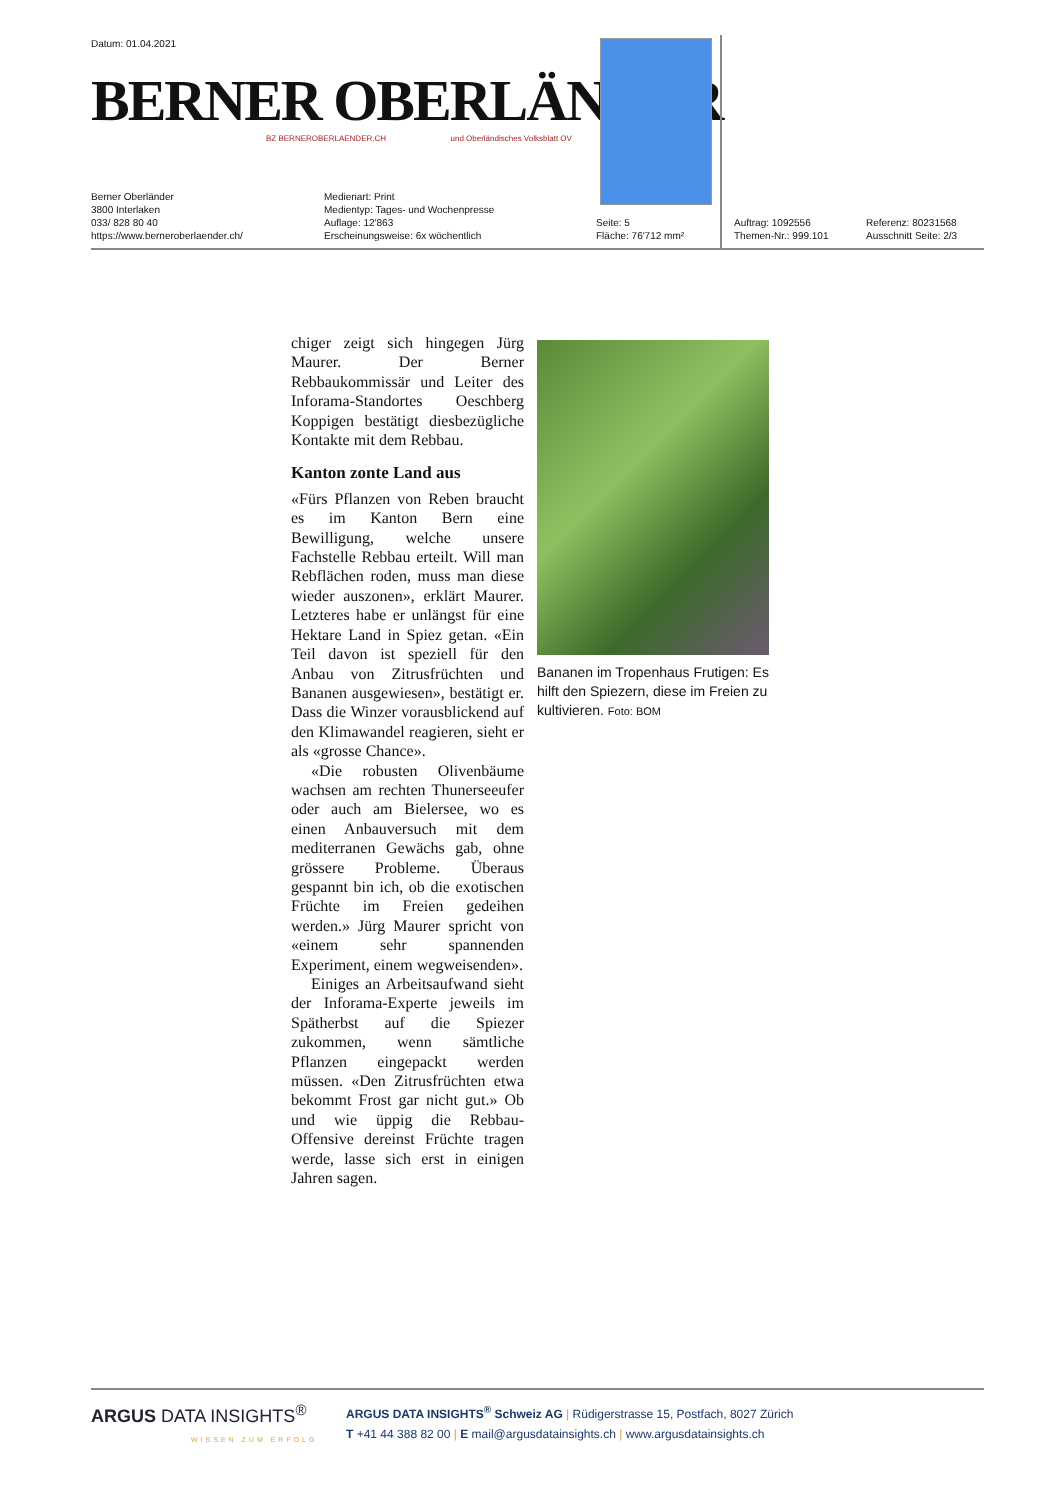Datum: 01.04.2021
BERNER OBERLÄNDER
BZ BERNEROBERLAENDER.CH und Oberländisches Volksblatt OV
Berner Oberländer
3800 Interlaken
033/ 828 80 40
https://www.berneroberlaender.ch/
Medienart: Print
Medientyp: Tages- und Wochenpresse
Auflage: 12'863
Erscheinungsweise: 6x wöchentlich
Seite: 5
Fläche: 76'712 mm²
Auftrag: 1092556
Themen-Nr.: 999.101
Referenz: 80231568
Ausschnitt Seite: 2/3
chiger zeigt sich hingegen Jürg Maurer. Der Berner Rebbaukommissär und Leiter des Inforama-Standortes Oeschberg Koppigen bestätigt diesbezügliche Kontakte mit dem Rebbau.
Kanton zonte Land aus
«Fürs Pflanzen von Reben braucht es im Kanton Bern eine Bewilligung, welche unsere Fachstelle Rebbau erteilt. Will man Rebflächen roden, muss man diese wieder auszonen», erklärt Maurer. Letzteres habe er unlängst für eine Hektare Land in Spiez getan. «Ein Teil davon ist speziell für den Anbau von Zitrusfrüchten und Bananen ausgewiesen», bestätigt er. Dass die Winzer vorausblickend auf den Klimawandel reagieren, sieht er als «grosse Chance».
«Die robusten Olivenbäume wachsen am rechten Thunerseeufer oder auch am Bielersee, wo es einen Anbauversuch mit dem mediterranen Gewächs gab, ohne grössere Probleme. Überaus gespannt bin ich, ob die exotischen Früchte im Freien gedeihen werden.» Jürg Maurer spricht von «einem sehr spannenden Experiment, einem wegweisenden».
Einiges an Arbeitsaufwand sieht der Inforama-Experte jeweils im Spätherbst auf die Spiezer zukommen, wenn sämtliche Pflanzen eingepackt werden müssen. «Den Zitrusfrüchten etwa bekommt Frost gar nicht gut.» Ob und wie üppig die Rebbau-Offensive dereinst Früchte tragen werde, lasse sich erst in einigen Jahren sagen.
Bananen im Tropenhaus Frutigen: Es hilft den Spiezern, diese im Freien zu kultivieren. Foto: BOM
ARGUS DATA INSIGHTS<sup>®</sup>
WISSEN ZUM ERFOLG
ARGUS DATA INSIGHTS<sup>®</sup> Schweiz AG | Rüdigerstrasse 15, Postfach, 8027 Zürich
T +41 44 388 82 00 | E mail@argusdatainsights.ch | www.argusdatainsights.ch